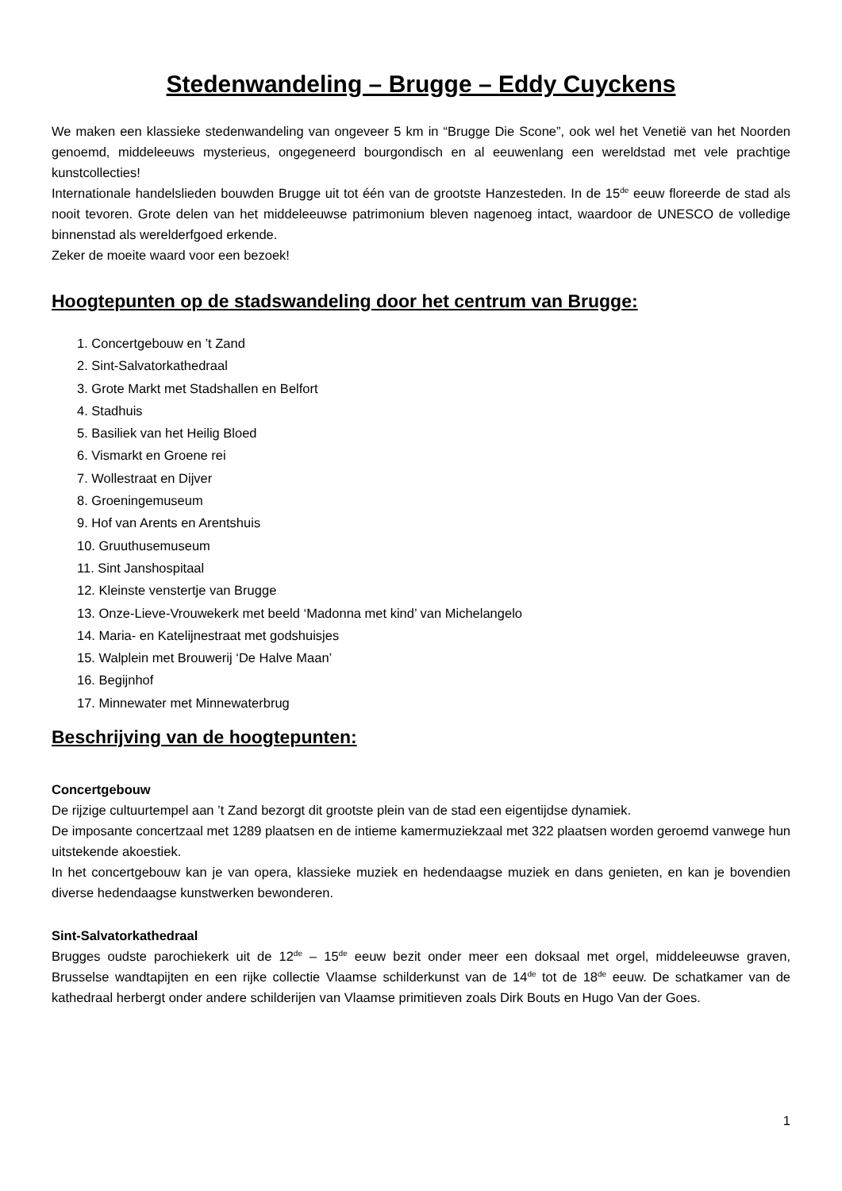Stedenwandeling – Brugge – Eddy Cuyckens
We maken een klassieke stedenwandeling van ongeveer 5 km in “Brugge Die Scone”, ook wel het Venetië van het Noorden genoemd, middeleeuws mysterieus, ongegeneerd bourgondisch en al eeuwenlang een wereldstad met vele prachtige kunstcollecties!
Internationale handelslieden bouwden Brugge uit tot één van de grootste Hanzesteden. In de 15<sup>de</sup> eeuw floreerde de stad als nooit tevoren. Grote delen van het middeleeuwse patrimonium bleven nagenoeg intact, waardoor de UNESCO de volledige binnenstad als werelderfgoed erkende.
Zeker de moeite waard voor een bezoek!
Hoogtepunten op de stadswandeling door het centrum van Brugge:
1. Concertgebouw en ’t Zand
2. Sint-Salvatorkathedraal
3. Grote Markt met Stadshallen en Belfort
4. Stadhuis
5. Basiliek van het Heilig Bloed
6. Vismarkt en Groene rei
7. Wollestraat en Dijver
8. Groeningemuseum
9. Hof van Arents en Arentshuis
10. Gruuthusemuseum
11. Sint Janshospitaal
12. Kleinste venstertje van Brugge
13. Onze-Lieve-Vrouwekerk met beeld ‘Madonna met kind’ van Michelangelo
14. Maria- en Katelijnestraat met godshuisjes
15. Walplein met Brouwerij ‘De Halve Maan’
16. Begijnhof
17. Minnewater met Minnewaterbrug
Beschrijving van de hoogtepunten:
Concertgebouw
De rijzige cultuurtempel aan ’t Zand bezorgt dit grootste plein van de stad een eigentijdse dynamiek.
De imposante concertzaal met 1289 plaatsen en de intieme kamermuziekzaal met 322 plaatsen worden geroemd vanwege hun uitstekende akoestiek.
In het concertgebouw kan je van opera, klassieke muziek en hedendaagse muziek en dans genieten, en kan je bovendien diverse hedendaagse kunstwerken bewonderen.
Sint-Salvatorkathedraal
Brugges oudste parochiekerk uit de 12<sup>de</sup> – 15<sup>de</sup> eeuw bezit onder meer een doksaal met orgel, middeleeuwse graven, Brusselse wandtapijten en een rijke collectie Vlaamse schilderkunst van de 14<sup>de</sup> tot de 18<sup>de</sup> eeuw. De schatkamer van de kathedraal herbergt onder andere schilderijen van Vlaamse primitieven zoals Dirk Bouts en Hugo Van der Goes.
1